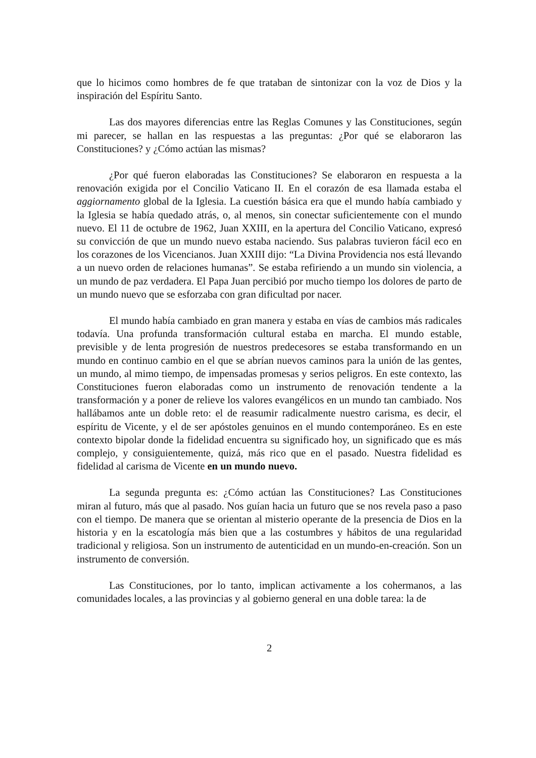que lo hicimos como hombres de fe que trataban de sintonizar con la voz de Dios y la inspiración del Espíritu Santo.
Las dos mayores diferencias entre las Reglas Comunes y las Constituciones, según mi parecer, se hallan en las respuestas a las preguntas: ¿Por qué se elaboraron las Constituciones? y ¿Cómo actúan las mismas?
¿Por qué fueron elaboradas las Constituciones? Se elaboraron en respuesta a la renovación exigida por el Concilio Vaticano II. En el corazón de esa llamada estaba el aggiornamento global de la Iglesia. La cuestión básica era que el mundo había cambiado y la Iglesia se había quedado atrás, o, al menos, sin conectar suficientemente con el mundo nuevo. El 11 de octubre de 1962, Juan XXIII, en la apertura del Concilio Vaticano, expresó su convicción de que un mundo nuevo estaba naciendo. Sus palabras tuvieron fácil eco en los corazones de los Vicencianos. Juan XXIII dijo: “La Divina Providencia nos está llevando a un nuevo orden de relaciones humanas”. Se estaba refiriendo a un mundo sin violencia, a un mundo de paz verdadera. El Papa Juan percibió por mucho tiempo los dolores de parto de un mundo nuevo que se esforzaba con gran dificultad por nacer.
El mundo había cambiado en gran manera y estaba en vías de cambios más radicales todavía. Una profunda transformación cultural estaba en marcha. El mundo estable, previsible y de lenta progresión de nuestros predecesores se estaba transformando en un mundo en continuo cambio en el que se abrían nuevos caminos para la unión de las gentes, un mundo, al mimo tiempo, de impensadas promesas y serios peligros. En este contexto, las Constituciones fueron elaboradas como un instrumento de renovación tendente a la transformación y a poner de relieve los valores evangélicos en un mundo tan cambiado. Nos hallábamos ante un doble reto: el de reasumir radicalmente nuestro carisma, es decir, el espíritu de Vicente, y el de ser apóstoles genuinos en el mundo contemporáneo. Es en este contexto bipolar donde la fidelidad encuentra su significado hoy, un significado que es más complejo, y consiguientemente, quizá, más rico que en el pasado. Nuestra fidelidad es fidelidad al carisma de Vicente en un mundo nuevo.
La segunda pregunta es: ¿Cómo actúan las Constituciones? Las Constituciones miran al futuro, más que al pasado. Nos guían hacia un futuro que se nos revela paso a paso con el tiempo. De manera que se orientan al misterio operante de la presencia de Dios en la historia y en la escatología más bien que a las costumbres y hábitos de una regularidad tradicional y religiosa. Son un instrumento de autenticidad en un mundo-en-creación. Son un instrumento de conversión.
Las Constituciones, por lo tanto, implican activamente a los cohermanos, a las comunidades locales, a las provincias y al gobierno general en una doble tarea: la de
2